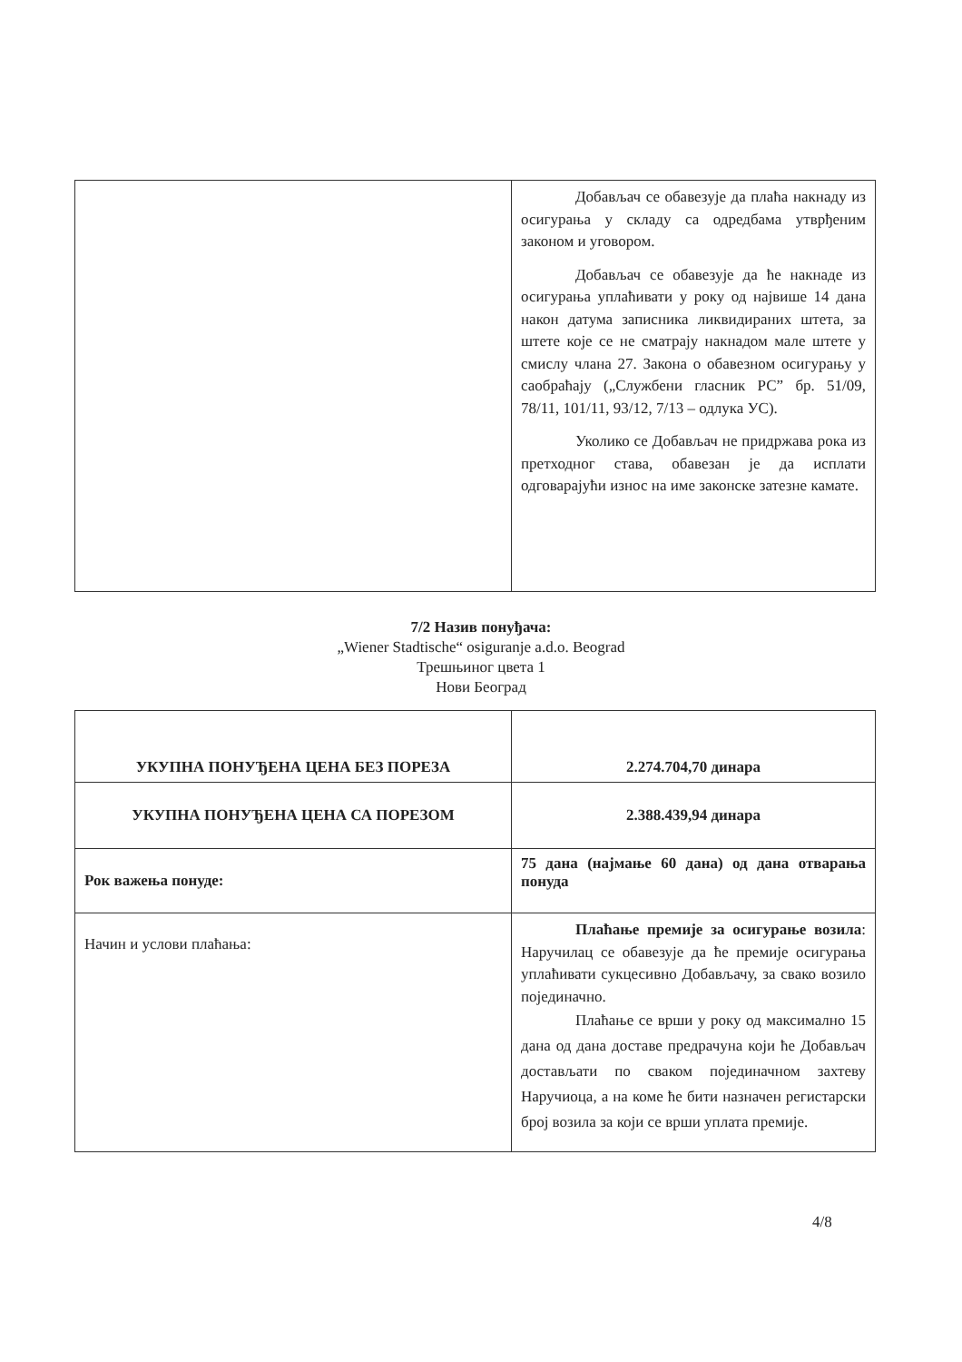| | Добављач се обавезује да плаћа накнаду из осигурања у складу са одредбама утврђеним законом и уговором. Добављач се обавезује да ће накнаде из осигурања уплаћивати у року од највише 14 дана након датума записника ликвидираних штета, за штете које се не сматрају накнадом мале штете у смислу члана 27. Закона о обавезном осигурању у саобраћају („Службени гласник РС” бр. 51/09, 78/11, 101/11, 93/12, 7/13 – одлука УС). Уколико се Добављач не придржава рока из претходног става, обавезан је да исплати одговарајући износ на име законске затезне камате. |
7/2 Назив понуђача:
„Wiener Stadtische“ osiguranje a.d.o. Beograd
Трешњиног цвета 1
Нови Београд
| УКУПНА ПОНУЂЕНА ЦЕНА БЕЗ ПОРЕЗА | 2.274.704,70 динара |
| УКУПНА ПОНУЂЕНА ЦЕНА СА ПОРЕЗОМ | 2.388.439,94 динара |
| Рок важења понуде: | 75 дана (најмање 60 дана) од дана отварања понуда |
| Начин и услови плаћања: | Плаћање премије за осигурање возила : Наручилац се обавезује да ће премије осигурања уплаћивати сукцесивно Добављачу, за свако возило појединачно. Плаћање се врши у року од максимално 15 дана од дана доставе предрачуна који ће Добављач достављати по сваком појединачном захтеву Наручиоца, а на коме ће бити назначен регистарски број возила за који се врши уплата премије. |
4/8